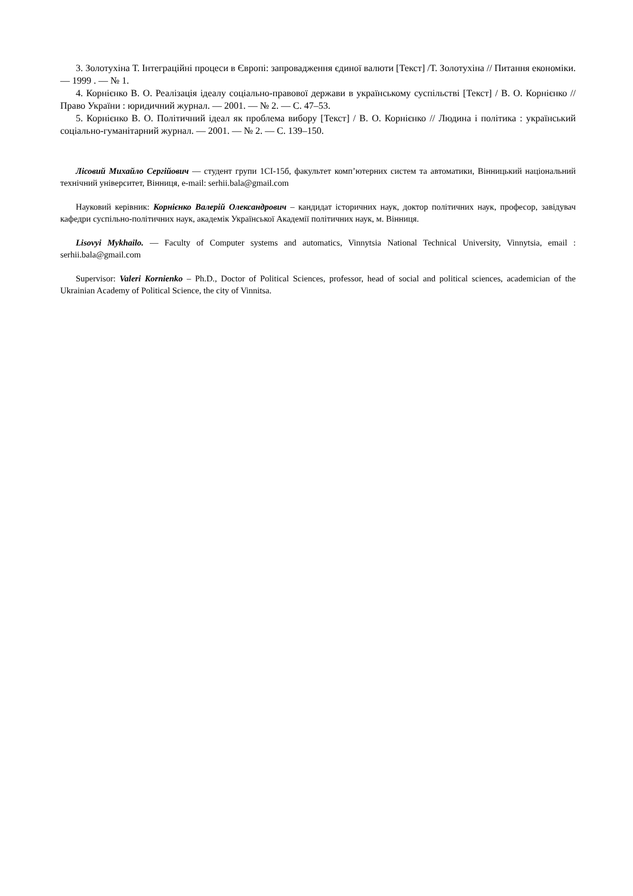3. Золотухіна Т. Інтеграційні процеси в Європі: запровадження єдиної валюти [Текст] /Т. Золотухіна // Питання економіки. — 1999 . — № 1.
4. Корнієнко В. О. Реалізація ідеалу соціально-правової держави в українському суспільстві [Текст] / В. О. Корнієнко // Право України : юридичний журнал. — 2001. — № 2. — С. 47–53.
5. Корнієнко В. О. Політичний ідеал як проблема вибору [Текст] / В. О. Корнієнко // Людина і політика : український соціально-гуманітарний журнал. — 2001. — № 2. — С. 139–150.
Лісовий Михайло Сергійович — студент групи 1СІ-15б, факультет комп’ютерних систем та автоматики, Вінницький національний технічний університет, Вінниця, e-mail: serhii.bala@gmail.com
Науковий керівник: Корнієнко Валерій Олександрович – кандидат історичних наук, доктор політичних наук, професор, завідувач кафедри суспільно-політичних наук, академік Української Академії політичних наук, м. Вінниця.
Lisovyi Mykhailo. — Faculty of Computer systems and automatics, Vinnytsia National Technical University, Vinnytsia, email : serhii.bala@gmail.com
Supervisor: Valeri Kornienko – Ph.D., Doctor of Political Sciences, professor, head of social and political sciences, academician of the Ukrainian Academy of Political Science, the city of Vinnitsa.